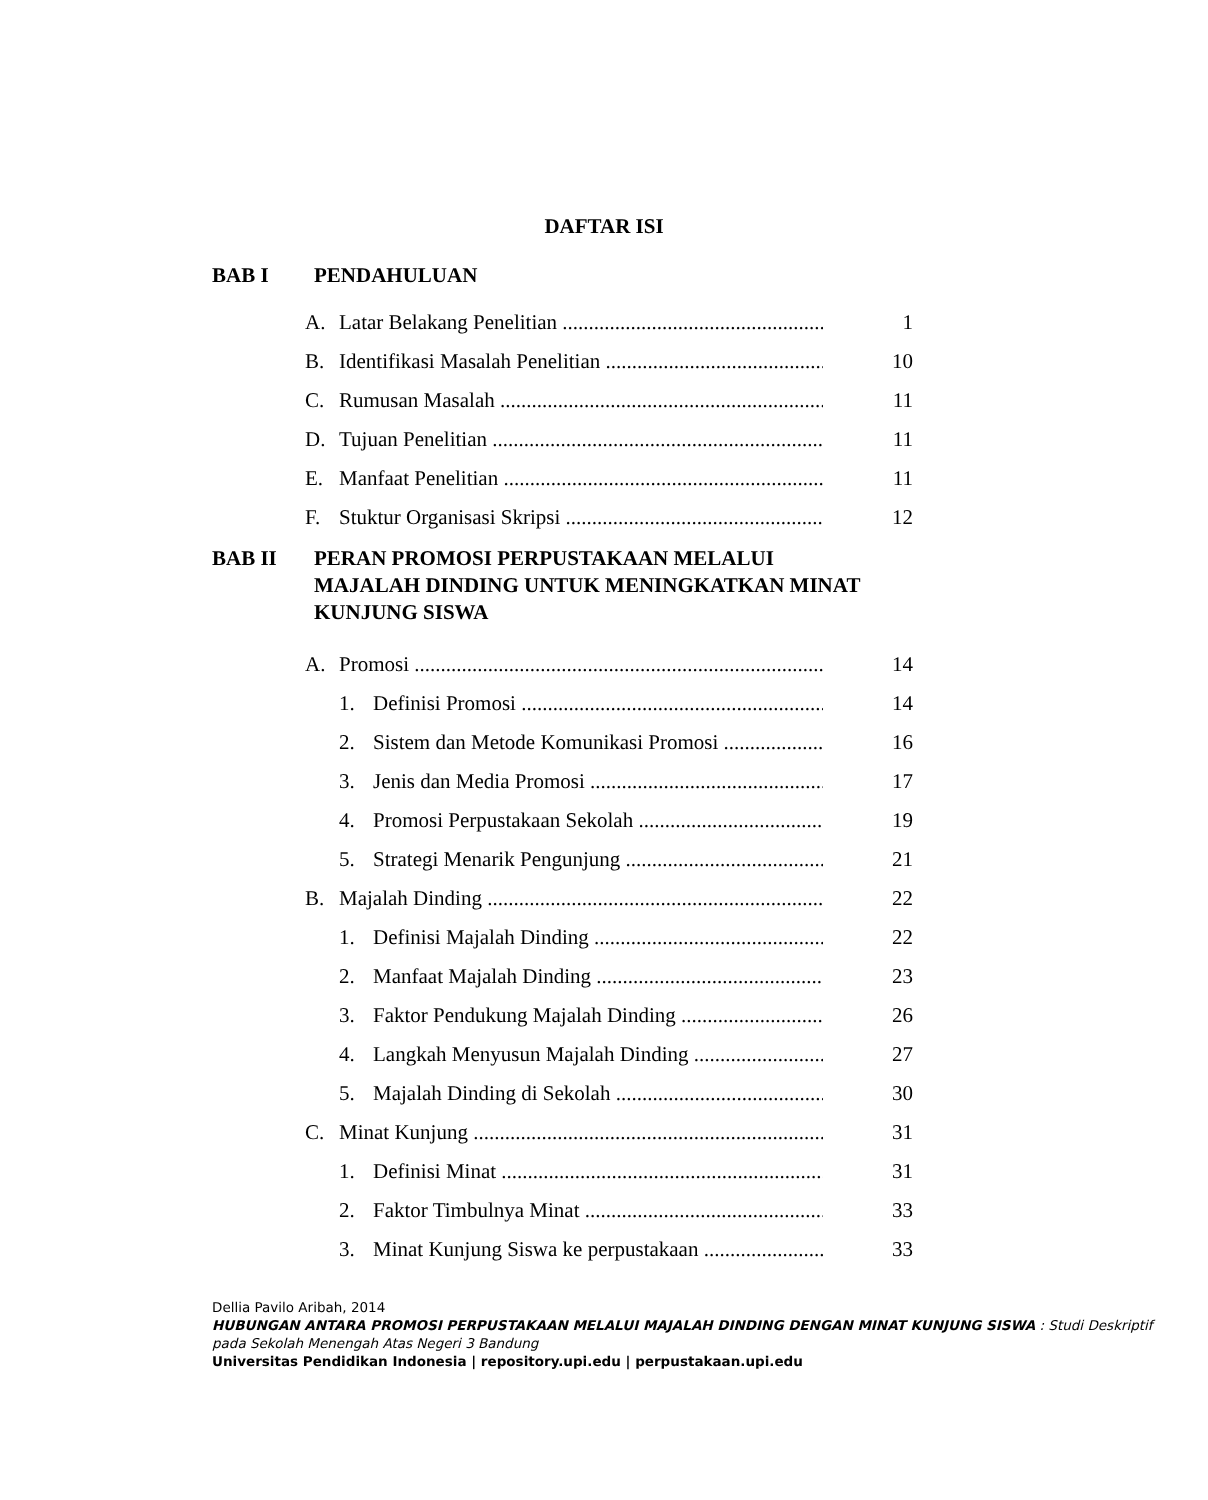DAFTAR ISI
BAB I PENDAHULUAN
A. Latar Belakang Penelitian 1
B. Identifikasi Masalah Penelitian 10
C. Rumusan Masalah 11
D. Tujuan Penelitian 11
E. Manfaat Penelitian 11
F. Stuktur Organisasi Skripsi 12
BAB II PERAN PROMOSI PERPUSTAKAAN MELALUI
MAJALAH DINDING UNTUK MENINGKATKAN MINAT
KUNJUNG SISWA
A. Promosi 14
1. Definisi Promosi 14
2. Sistem dan Metode Komunikasi Promosi 16
3. Jenis dan Media Promosi 17
4. Promosi Perpustakaan Sekolah 19
5. Strategi Menarik Pengunjung 21
B. Majalah Dinding 22
1. Definisi Majalah Dinding 22
2. Manfaat Majalah Dinding 23
3. Faktor Pendukung Majalah Dinding 26
4. Langkah Menyusun Majalah Dinding 27
5. Majalah Dinding di Sekolah 30
C. Minat Kunjung 31
1. Definisi Minat 31
2. Faktor Timbulnya Minat 33
3. Minat Kunjung Siswa ke perpustakaan 33
Dellia Pavilo Aribah, 2014
HUBUNGAN ANTARA PROMOSI PERPUSTAKAAN MELALUI MAJALAH DINDING DENGAN MINAT KUNJUNG SISWA : Studi Deskriptif pada Sekolah Menengah Atas Negeri 3 Bandung
Universitas Pendidikan Indonesia | repository.upi.edu | perpustakaan.upi.edu